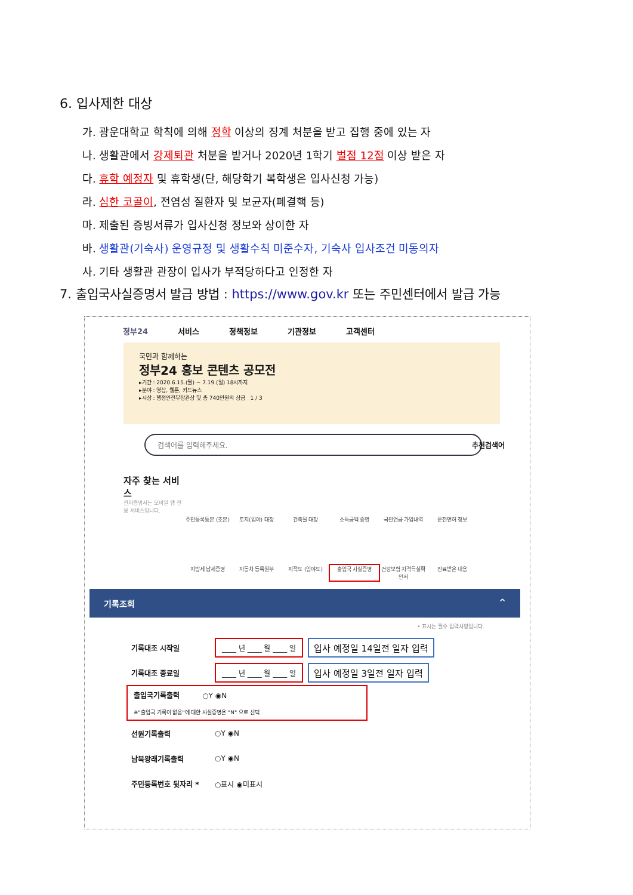6. 입사제한 대상
가. 광운대학교 학칙에 의해 정학 이상의 징계 처분을 받고 집행 중에 있는 자
나. 생활관에서 강제퇴관 처분을 받거나 2020년 1학기 벌점 12점 이상 받은 자
다. 휴학 예정자 및 휴학생(단, 해당학기 복학생은 입사신청 가능)
라. 심한 코골이, 전염성 질환자 및 보균자(폐결핵 등)
마. 제출된 증빙서류가 입사신청 정보와 상이한 자
바. 생활관(기숙사) 운영규정 및 생활수칙 미준수자, 기숙사 입사조건 미동의자
사. 기타 생활관 관장이 입사가 부적당하다고 인정한 자
7. 출입국사실증명서 발급 방법 : https://www.gov.kr 또는 주민센터에서 발급 가능
정부24 서비스 정책정보 기관정보 고객센터
국민과 함께하는
정부24 홍보 콘텐츠 공모전
▸기간 : 2020.6.15.(월) ~ 7.19.(일) 18시까지
▸분야 : 영상, 웹툰, 카드뉴스
▸시상 : 행정안전부장관상 및 총 740만원의 상금 1 / 3
검색어를 입력해주세요. 추천검색어
자주 찾는 서비스
전자증명서는 모바일 앱 전용 서비스입니다.
주민등록등본 (초본)
토지(임야) 대장
건축물 대장
소득금액 증명
국민연금 가입내역
운전면허 정보
지방세 납세증명
자동차 등록원부
지적도 (임야도)
출입국 사실증명
건강보험 자격득실확인서
진료받은 내용
기록조회 ^
• 표시는 필수 입력사항입니다.
기록대조 시작일 ____ 년 ____ 월 ____ 일 입사 예정일 14일전 일자 입력
기록대조 종료일 ____ 년 ____ 월 ____ 일 입사 예정일 3일전 일자 입력
출입국기록출력 ○Y ◉N
※"출입국 기록이 없음"에 대한 사실증명은 "N" 으로 선택
선원기록출력 ○Y ◉N
남북왕래기록출력 ○Y ◉N
주민등록번호 뒷자리 * ○표시 ◉미표시